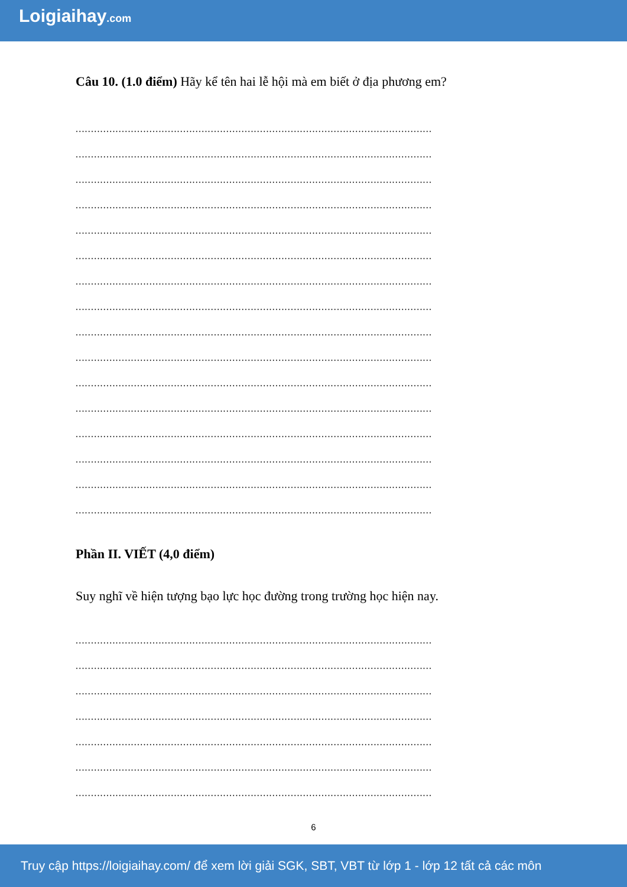Loigiaihay.com
Câu 10. (1.0 điểm) Hãy kể tên hai lễ hội mà em biết ở địa phương em?
....................................................................................................................
....................................................................................................................
....................................................................................................................
....................................................................................................................
....................................................................................................................
....................................................................................................................
....................................................................................................................
....................................................................................................................
....................................................................................................................
....................................................................................................................
....................................................................................................................
....................................................................................................................
....................................................................................................................
....................................................................................................................
....................................................................................................................
....................................................................................................................
Phần II. VIẾT (4,0 điểm)
Suy nghĩ về hiện tượng bạo lực học đường trong trường học hiện nay.
....................................................................................................................
....................................................................................................................
....................................................................................................................
....................................................................................................................
....................................................................................................................
....................................................................................................................
....................................................................................................................
6
Truy cập https://loigiaihay.com/ để xem lời giải SGK, SBT, VBT từ lớp 1 - lớp 12 tất cả các môn